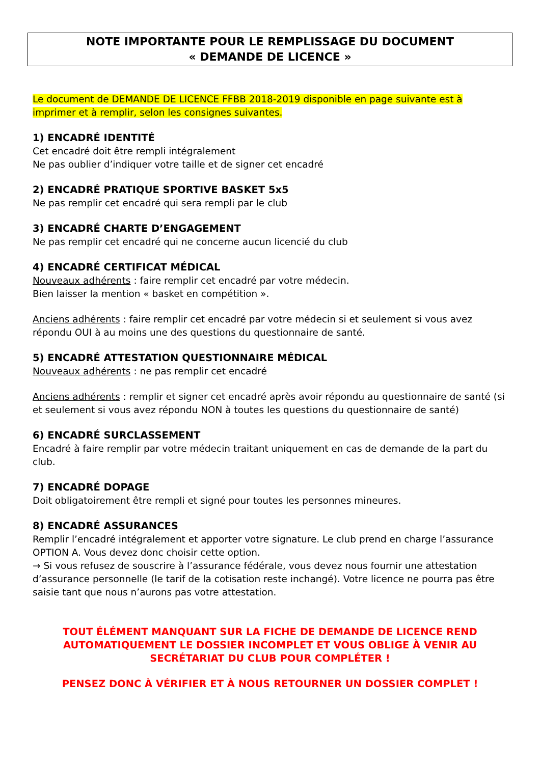NOTE IMPORTANTE POUR LE REMPLISSAGE DU DOCUMENT
« DEMANDE DE LICENCE »
Le document de DEMANDE DE LICENCE FFBB 2018-2019 disponible en page suivante est à imprimer et à remplir, selon les consignes suivantes.
1) ENCADRÉ IDENTITÉ
Cet encadré doit être rempli intégralement
Ne pas oublier d’indiquer votre taille et de signer cet encadré
2) ENCADRÉ PRATIQUE SPORTIVE BASKET 5x5
Ne pas remplir cet encadré qui sera rempli par le club
3) ENCADRÉ CHARTE D’ENGAGEMENT
Ne pas remplir cet encadré qui ne concerne aucun licencié du club
4) ENCADRÉ CERTIFICAT MÉDICAL
Nouveaux adhérents : faire remplir cet encadré par votre médecin.
Bien laisser la mention « basket en compétition ».
Anciens adhérents : faire remplir cet encadré par votre médecin si et seulement si vous avez répondu OUI à au moins une des questions du questionnaire de santé.
5) ENCADRÉ ATTESTATION QUESTIONNAIRE MÉDICAL
Nouveaux adhérents : ne pas remplir cet encadré
Anciens adhérents : remplir et signer cet encadré après avoir répondu au questionnaire de santé (si et seulement si vous avez répondu NON à toutes les questions du questionnaire de santé)
6) ENCADRÉ SURCLASSEMENT
Encadré à faire remplir par votre médecin traitant uniquement en cas de demande de la part du club.
7) ENCADRÉ DOPAGE
Doit obligatoirement être rempli et signé pour toutes les personnes mineures.
8) ENCADRÉ ASSURANCES
Remplir l’encadré intégralement et apporter votre signature. Le club prend en charge l’assurance OPTION A. Vous devez donc choisir cette option.
→ Si vous refusez de souscrire à l’assurance fédérale, vous devez nous fournir une attestation d’assurance personnelle (le tarif de la cotisation reste inchangé). Votre licence ne pourra pas être saisie tant que nous n’aurons pas votre attestation.
TOUT ÉLÉMENT MANQUANT SUR LA FICHE DE DEMANDE DE LICENCE REND AUTOMATIQUEMENT LE DOSSIER INCOMPLET ET VOUS OBLIGE À VENIR AU SECRÉTARIAT DU CLUB POUR COMPLÉTER !
PENSEZ DONC À VÉRIFIER ET À NOUS RETOURNER UN DOSSIER COMPLET !